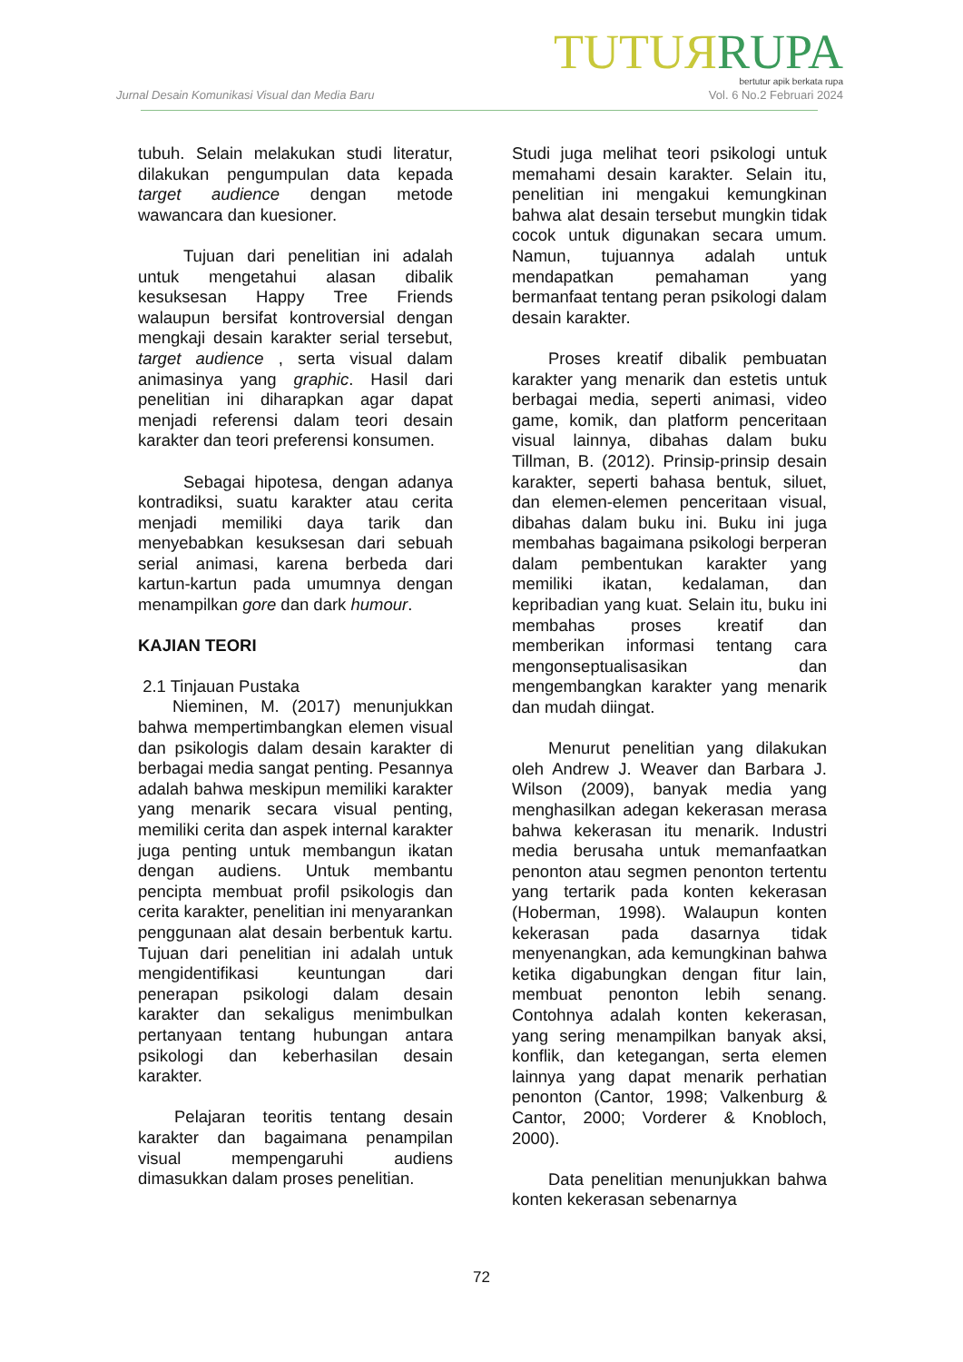TUTUЯ RUPA
bertutur apik berkata rupa
Jurnal Desain Komunikasi Visual dan Media Baru Vol. 6 No.2 Februari 2024
tubuh. Selain melakukan studi literatur, dilakukan pengumpulan data kepada target audience dengan metode wawancara dan kuesioner.
Tujuan dari penelitian ini adalah untuk mengetahui alasan dibalik kesuksesan Happy Tree Friends walaupun bersifat kontroversial dengan mengkaji desain karakter serial tersebut, target audience , serta visual dalam animasinya yang graphic. Hasil dari penelitian ini diharapkan agar dapat menjadi referensi dalam teori desain karakter dan teori preferensi konsumen.
Sebagai hipotesa, dengan adanya kontradiksi, suatu karakter atau cerita menjadi memiliki daya tarik dan menyebabkan kesuksesan dari sebuah serial animasi, karena berbeda dari kartun-kartun pada umumnya dengan menampilkan gore dan dark humour.
KAJIAN TEORI
2.1 Tinjauan Pustaka
Nieminen, M. (2017) menunjukkan bahwa mempertimbangkan elemen visual dan psikologis dalam desain karakter di berbagai media sangat penting. Pesannya adalah bahwa meskipun memiliki karakter yang menarik secara visual penting, memiliki cerita dan aspek internal karakter juga penting untuk membangun ikatan dengan audiens. Untuk membantu pencipta membuat profil psikologis dan cerita karakter, penelitian ini menyarankan penggunaan alat desain berbentuk kartu. Tujuan dari penelitian ini adalah untuk mengidentifikasi keuntungan dari penerapan psikologi dalam desain karakter dan sekaligus menimbulkan pertanyaan tentang hubungan antara psikologi dan keberhasilan desain karakter.
Pelajaran teoritis tentang desain karakter dan bagaimana penampilan visual mempengaruhi audiens dimasukkan dalam proses penelitian.
Studi juga melihat teori psikologi untuk memahami desain karakter. Selain itu, penelitian ini mengakui kemungkinan bahwa alat desain tersebut mungkin tidak cocok untuk digunakan secara umum. Namun, tujuannya adalah untuk mendapatkan pemahaman yang bermanfaat tentang peran psikologi dalam desain karakter.
Proses kreatif dibalik pembuatan karakter yang menarik dan estetis untuk berbagai media, seperti animasi, video game, komik, dan platform penceritaan visual lainnya, dibahas dalam buku Tillman, B. (2012). Prinsip-prinsip desain karakter, seperti bahasa bentuk, siluet, dan elemen-elemen penceritaan visual, dibahas dalam buku ini. Buku ini juga membahas bagaimana psikologi berperan dalam pembentukan karakter yang memiliki ikatan, kedalaman, dan kepribadian yang kuat. Selain itu, buku ini membahas proses kreatif dan memberikan informasi tentang cara mengonseptualisasikan dan mengembangkan karakter yang menarik dan mudah diingat.
Menurut penelitian yang dilakukan oleh Andrew J. Weaver dan Barbara J. Wilson (2009), banyak media yang menghasilkan adegan kekerasan merasa bahwa kekerasan itu menarik. Industri media berusaha untuk memanfaatkan penonton atau segmen penonton tertentu yang tertarik pada konten kekerasan (Hoberman, 1998). Walaupun konten kekerasan pada dasarnya tidak menyenangkan, ada kemungkinan bahwa ketika digabungkan dengan fitur lain, membuat penonton lebih senang. Contohnya adalah konten kekerasan, yang sering menampilkan banyak aksi, konflik, dan ketegangan, serta elemen lainnya yang dapat menarik perhatian penonton (Cantor, 1998; Valkenburg & Cantor, 2000; Vorderer & Knobloch, 2000).
Data penelitian menunjukkan bahwa konten kekerasan sebenarnya
72